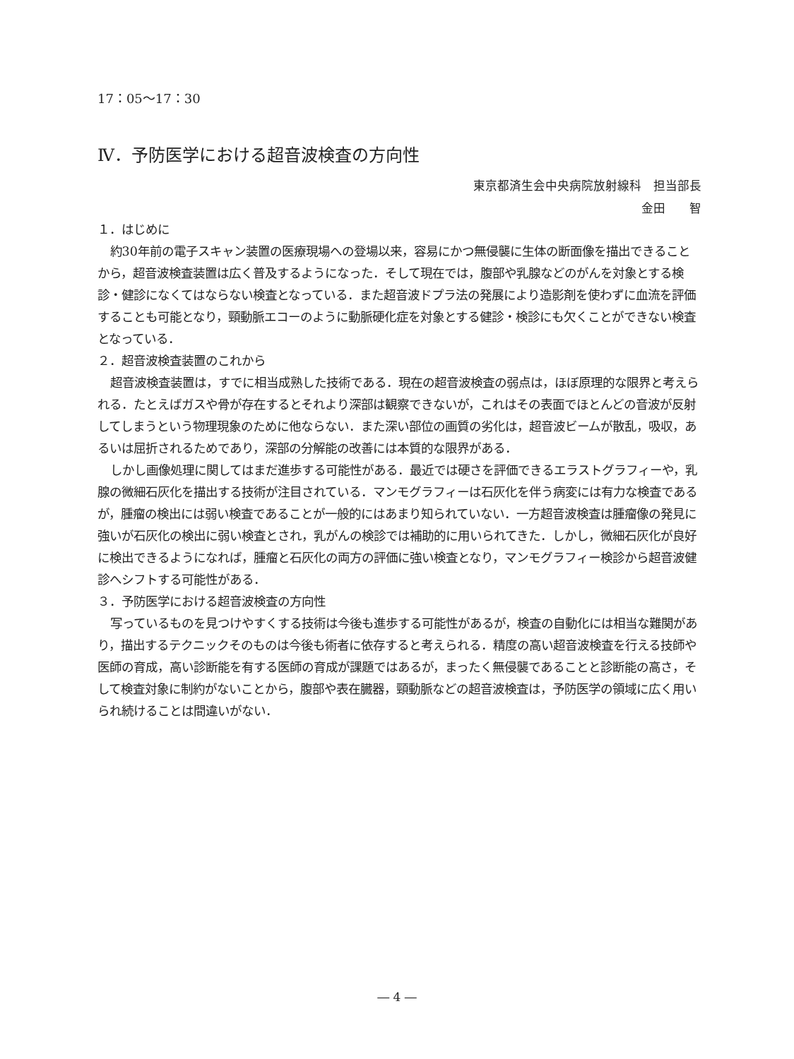17：05～17：30
Ⅳ．予防医学における超音波検査の方向性
東京都済生会中央病院放射線科　担当部長
金田　　智
１．はじめに
約30年前の電子スキャン装置の医療現場への登場以来，容易にかつ無侵襲に生体の断面像を描出できることから，超音波検査装置は広く普及するようになった．そして現在では，腹部や乳腺などのがんを対象とする検診・健診になくてはならない検査となっている．また超音波ドプラ法の発展により造影剤を使わずに血流を評価することも可能となり，頸動脈エコーのように動脈硬化症を対象とする健診・検診にも欠くことができない検査となっている．
２．超音波検査装置のこれから
超音波検査装置は，すでに相当成熟した技術である．現在の超音波検査の弱点は，ほぼ原理的な限界と考えられる．たとえばガスや骨が存在するとそれより深部は観察できないが，これはその表面でほとんどの音波が反射してしまうという物理現象のために他ならない．また深い部位の画質の劣化は，超音波ビームが散乱，吸収，あるいは屈折されるためであり，深部の分解能の改善には本質的な限界がある．
しかし画像処理に関してはまだ進歩する可能性がある．最近では硬さを評価できるエラストグラフィーや，乳腺の微細石灰化を描出する技術が注目されている．マンモグラフィーは石灰化を伴う病変には有力な検査であるが，腫瘤の検出には弱い検査であることが一般的にはあまり知られていない．一方超音波検査は腫瘤像の発見に強いが石灰化の検出に弱い検査とされ，乳がんの検診では補助的に用いられてきた．しかし，微細石灰化が良好に検出できるようになれば，腫瘤と石灰化の両方の評価に強い検査となり，マンモグラフィー検診から超音波健診へシフトする可能性がある．
３．予防医学における超音波検査の方向性
写っているものを見つけやすくする技術は今後も進歩する可能性があるが，検査の自動化には相当な難関があり，描出するテクニックそのものは今後も術者に依存すると考えられる．精度の高い超音波検査を行える技師や医師の育成，高い診断能を有する医師の育成が課題ではあるが，まったく無侵襲であることと診断能の高さ，そして検査対象に制約がないことから，腹部や表在臓器，頸動脈などの超音波検査は，予防医学の領域に広く用いられ続けることは間違いがない．
― 4 ―